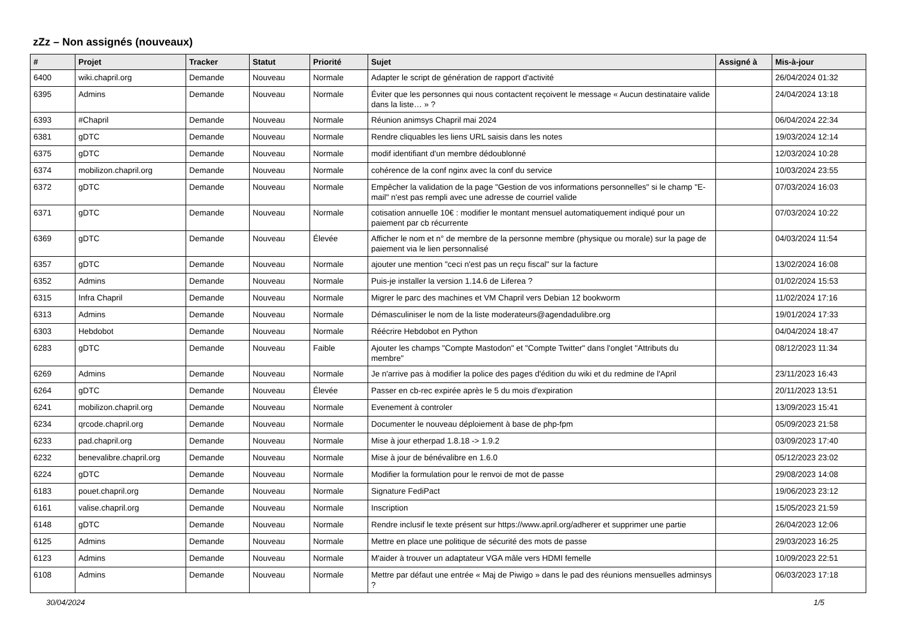zZz – Non assignés (nouveaux)
| # | Projet | Tracker | Statut | Priorité | Sujet | Assigné à | Mis-à-jour |
| --- | --- | --- | --- | --- | --- | --- | --- |
| 6400 | wiki.chapril.org | Demande | Nouveau | Normale | Adapter le script de génération de rapport d'activité | | 26/04/2024 01:32 |
| 6395 | Admins | Demande | Nouveau | Normale | Éviter que les personnes qui nous contactent reçoivent le message « Aucun destinataire valide dans la liste… » ? | | 24/04/2024 13:18 |
| 6393 | #Chapril | Demande | Nouveau | Normale | Réunion animsys Chapril mai 2024 | | 06/04/2024 22:34 |
| 6381 | gDTC | Demande | Nouveau | Normale | Rendre cliquables les liens URL saisis dans les notes | | 19/03/2024 12:14 |
| 6375 | gDTC | Demande | Nouveau | Normale | modif identifiant d'un membre dédoublonné | | 12/03/2024 10:28 |
| 6374 | mobilizon.chapril.org | Demande | Nouveau | Normale | cohérence de la conf nginx avec la conf du service | | 10/03/2024 23:55 |
| 6372 | gDTC | Demande | Nouveau | Normale | Empêcher la validation de la page "Gestion de vos informations personnelles" si le champ "E-mail" n'est pas rempli avec une adresse de courriel valide | | 07/03/2024 16:03 |
| 6371 | gDTC | Demande | Nouveau | Normale | cotisation annuelle 10€ : modifier le montant mensuel automatiquement indiqué pour un paiement par cb récurrente | | 07/03/2024 10:22 |
| 6369 | gDTC | Demande | Nouveau | Élevée | Afficher le nom et n° de membre de la personne membre (physique ou morale) sur la page de paiement via le lien personnalisé | | 04/03/2024 11:54 |
| 6357 | gDTC | Demande | Nouveau | Normale | ajouter une mention "ceci n'est pas un reçu fiscal" sur la facture | | 13/02/2024 16:08 |
| 6352 | Admins | Demande | Nouveau | Normale | Puis-je installer la version 1.14.6 de Liferea ? | | 01/02/2024 15:53 |
| 6315 | Infra Chapril | Demande | Nouveau | Normale | Migrer le parc des machines et VM Chapril vers Debian 12 bookworm | | 11/02/2024 17:16 |
| 6313 | Admins | Demande | Nouveau | Normale | Démasculiniser le nom de la liste moderateurs@agendadulibre.org | | 19/01/2024 17:33 |
| 6303 | Hebdobot | Demande | Nouveau | Normale | Réécrire Hebdobot en Python | | 04/04/2024 18:47 |
| 6283 | gDTC | Demande | Nouveau | Faible | Ajouter les champs "Compte Mastodon" et "Compte Twitter" dans l'onglet "Attributs du membre" | | 08/12/2023 11:34 |
| 6269 | Admins | Demande | Nouveau | Normale | Je n'arrive pas à modifier la police des pages d'édition du wiki et du redmine de l'April | | 23/11/2023 16:43 |
| 6264 | gDTC | Demande | Nouveau | Élevée | Passer en cb-rec expirée après le 5 du mois d'expiration | | 20/11/2023 13:51 |
| 6241 | mobilizon.chapril.org | Demande | Nouveau | Normale | Evenement à controler | | 13/09/2023 15:41 |
| 6234 | qrcode.chapril.org | Demande | Nouveau | Normale | Documenter le nouveau déploiement à base de php-fpm | | 05/09/2023 21:58 |
| 6233 | pad.chapril.org | Demande | Nouveau | Normale | Mise à jour etherpad 1.8.18 -> 1.9.2 | | 03/09/2023 17:40 |
| 6232 | benevalibre.chapril.org | Demande | Nouveau | Normale | Mise à jour de bénévalibre en 1.6.0 | | 05/12/2023 23:02 |
| 6224 | gDTC | Demande | Nouveau | Normale | Modifier la formulation pour le renvoi de mot de passe | | 29/08/2023 14:08 |
| 6183 | pouet.chapril.org | Demande | Nouveau | Normale | Signature FediPact | | 19/06/2023 23:12 |
| 6161 | valise.chapril.org | Demande | Nouveau | Normale | Inscription | | 15/05/2023 21:59 |
| 6148 | gDTC | Demande | Nouveau | Normale | Rendre inclusif le texte présent sur https://www.april.org/adherer et supprimer une partie | | 26/04/2023 12:06 |
| 6125 | Admins | Demande | Nouveau | Normale | Mettre en place une politique de sécurité des mots de passe | | 29/03/2023 16:25 |
| 6123 | Admins | Demande | Nouveau | Normale | M'aider à trouver un adaptateur VGA mâle vers HDMI femelle | | 10/09/2023 22:51 |
| 6108 | Admins | Demande | Nouveau | Normale | Mettre par défaut une entrée « Maj de Piwigo » dans le pad des réunions mensuelles adminsys ? | | 06/03/2023 17:18 |
30/04/2024 1/5